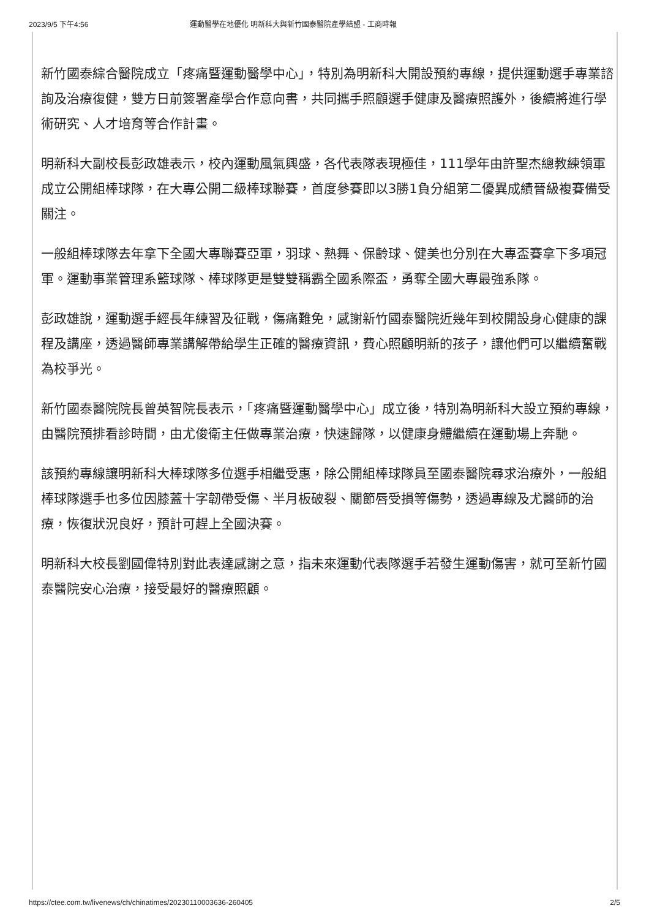2023/9/5 下午4:56 運動醫學在地優化 明新科大與新竹國泰醫院產學結盟 - 工商時報
新竹國泰綜合醫院成立「疼痛暨運動醫學中心」，特別為明新科大開設預約專線，提供運動選手專業諮詢及治療復健，雙方日前簽署產學合作意向書，共同攜手照顧選手健康及醫療照護外，後續將進行學術研究、人才培育等合作計畫。
明新科大副校長彭政雄表示，校內運動風氣興盛，各代表隊表現極佳，111學年由許聖杰總教練領軍成立公開組棒球隊，在大專公開二級棒球聯賽，首度參賽即以3勝1負分組第二優異成績晉級複賽備受關注。
一般組棒球隊去年拿下全國大專聯賽亞軍，羽球、熱舞、保齡球、健美也分別在大專盃賽拿下多項冠軍。運動事業管理系籃球隊、棒球隊更是雙雙稱霸全國系際盃，勇奪全國大專最強系隊。
彭政雄說，運動選手經長年練習及征戰，傷痛難免，感謝新竹國泰醫院近幾年到校開設身心健康的課程及講座，透過醫師專業講解帶給學生正確的醫療資訊，費心照顧明新的孩子，讓他們可以繼續奮戰為校爭光。
新竹國泰醫院院長曾英智院長表示，「疼痛暨運動醫學中心」成立後，特別為明新科大設立預約專線，由醫院預排看診時間，由尤俊衛主任做專業治療，快速歸隊，以健康身體繼續在運動場上奔馳。
該預約專線讓明新科大棒球隊多位選手相繼受惠，除公開組棒球隊員至國泰醫院尋求治療外，一般組棒球隊選手也多位因膝蓋十字韌帶受傷、半月板破裂、關節唇受損等傷勢，透過專線及尤醫師的治療，恢復狀況良好，預計可趕上全國決賽。
明新科大校長劉國偉特別對此表達感謝之意，指未來運動代表隊選手若發生運動傷害，就可至新竹國泰醫院安心治療，接受最好的醫療照顧。
https://ctee.com.tw/livenews/ch/chinatimes/20230110003636-260405 2/5